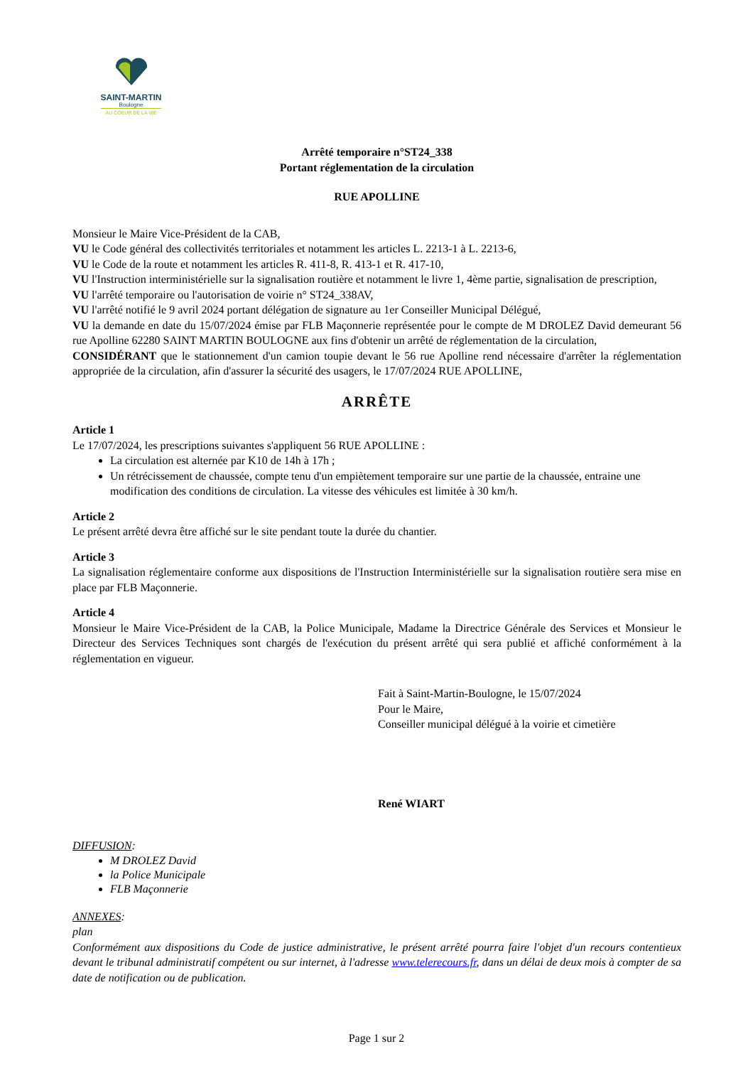SAINT-MARTIN
Boulogne
AU COEUR DE LA VIE
Arrêté temporaire n°ST24_338
Portant réglementation de la circulation
RUE APOLLINE
Monsieur le Maire Vice-Président de la CAB,
VU le Code général des collectivités territoriales et notamment les articles L. 2213-1 à L. 2213-6,
VU le Code de la route et notamment les articles R. 411-8, R. 413-1 et R. 417-10,
VU l'Instruction interministérielle sur la signalisation routière et notamment le livre 1, 4ème partie, signalisation de prescription,
VU l'arrêté temporaire ou l'autorisation de voirie n° ST24_338AV,
VU l'arrêté notifié le 9 avril 2024 portant délégation de signature au 1er Conseiller Municipal Délégué,
VU la demande en date du 15/07/2024 émise par FLB Maçonnerie représentée pour le compte de M DROLEZ David demeurant 56 rue Apolline 62280 SAINT MARTIN BOULOGNE aux fins d'obtenir un arrêté de réglementation de la circulation,
CONSIDÉRANT que le stationnement d'un camion toupie devant le 56 rue Apolline rend nécessaire d'arrêter la réglementation appropriée de la circulation, afin d'assurer la sécurité des usagers, le 17/07/2024 RUE APOLLINE,
ARRÊTE
Article 1
Le 17/07/2024, les prescriptions suivantes s'appliquent 56 RUE APOLLINE :
La circulation est alternée par K10 de 14h à 17h ;
Un rétrécissement de chaussée, compte tenu d'un empiètement temporaire sur une partie de la chaussée, entraine une modification des conditions de circulation. La vitesse des véhicules est limitée à 30 km/h.
Article 2
Le présent arrêté devra être affiché sur le site pendant toute la durée du chantier.
Article 3
La signalisation réglementaire conforme aux dispositions de l'Instruction Interministérielle sur la signalisation routière sera mise en place par FLB Maçonnerie.
Article 4
Monsieur le Maire Vice-Président de la CAB, la Police Municipale, Madame la Directrice Générale des Services et Monsieur le Directeur des Services Techniques sont chargés de l'exécution du présent arrêté qui sera publié et affiché conformément à la réglementation en vigueur.
Fait à Saint-Martin-Boulogne, le 15/07/2024
Pour le Maire,
Conseiller municipal délégué à la voirie et cimetière
René WIART
DIFFUSION:
M DROLEZ David
la Police Municipale
FLB Maçonnerie
ANNEXES:
plan
Conformément aux dispositions du Code de justice administrative, le présent arrêté pourra faire l'objet d'un recours contentieux devant le tribunal administratif compétent ou sur internet, à l'adresse www.telerecours.fr, dans un délai de deux mois à compter de sa date de notification ou de publication.
Page 1 sur 2